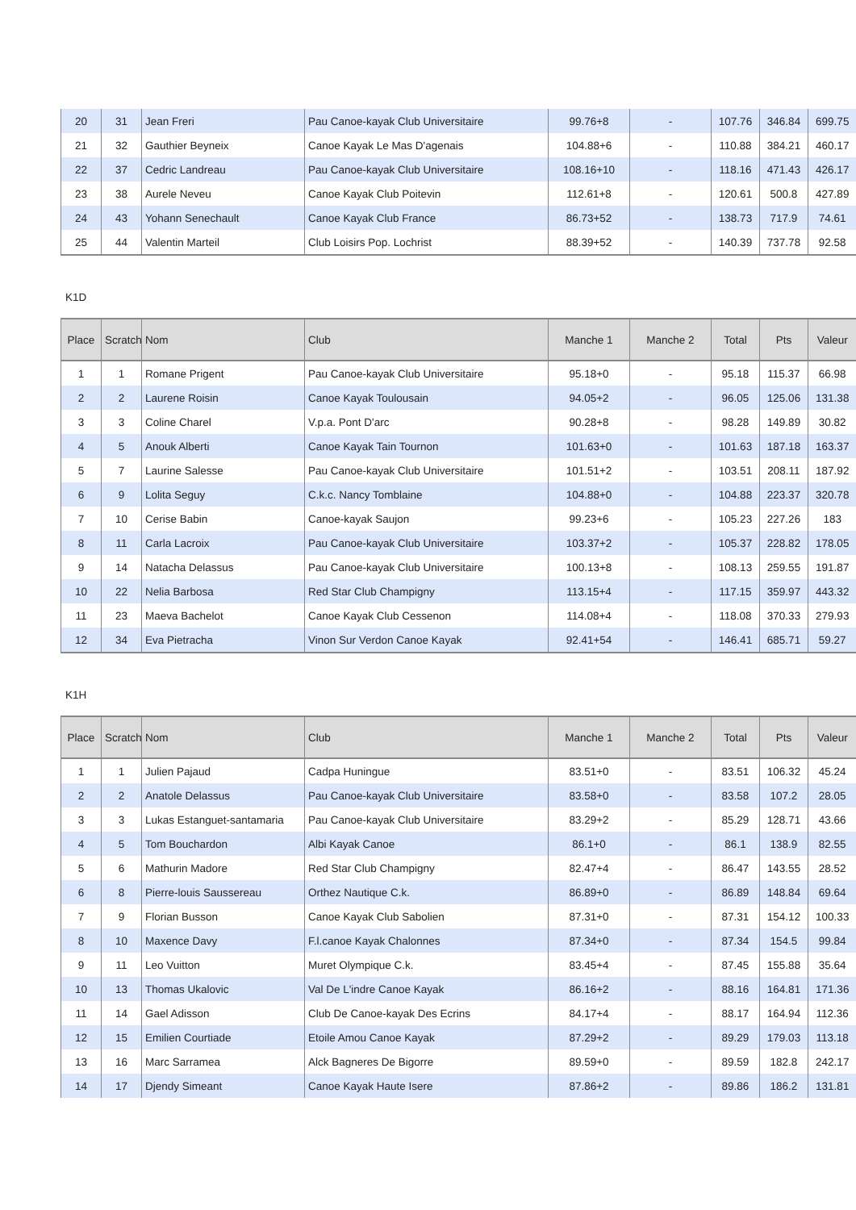| 20 | 31 | Jean Freri | Pau Canoe-kayak Club Universitaire | 99.76+8 | - | 107.76 | 346.84 | 699.75 |
| 21 | 32 | Gauthier Beyneix | Canoe Kayak Le Mas D'agenais | 104.88+6 | - | 110.88 | 384.21 | 460.17 |
| 22 | 37 | Cedric Landreau | Pau Canoe-kayak Club Universitaire | 108.16+10 | - | 118.16 | 471.43 | 426.17 |
| 23 | 38 | Aurele Neveu | Canoe Kayak Club Poitevin | 112.61+8 | - | 120.61 | 500.8 | 427.89 |
| 24 | 43 | Yohann Senechault | Canoe Kayak Club France | 86.73+52 | - | 138.73 | 717.9 | 74.61 |
| 25 | 44 | Valentin Marteil | Club Loisirs Pop. Lochrist | 88.39+52 | - | 140.39 | 737.78 | 92.58 |
K1D
| Place | Scratch | Nom | Club | Manche 1 | Manche 2 | Total | Pts | Valeur |
| --- | --- | --- | --- | --- | --- | --- | --- | --- |
| 1 | 1 | Romane Prigent | Pau Canoe-kayak Club Universitaire | 95.18+0 | - | 95.18 | 115.37 | 66.98 |
| 2 | 2 | Laurene Roisin | Canoe Kayak Toulousain | 94.05+2 | - | 96.05 | 125.06 | 131.38 |
| 3 | 3 | Coline Charel | V.p.a. Pont D'arc | 90.28+8 | - | 98.28 | 149.89 | 30.82 |
| 4 | 5 | Anouk Alberti | Canoe Kayak Tain Tournon | 101.63+0 | - | 101.63 | 187.18 | 163.37 |
| 5 | 7 | Laurine Salesse | Pau Canoe-kayak Club Universitaire | 101.51+2 | - | 103.51 | 208.11 | 187.92 |
| 6 | 9 | Lolita Seguy | C.k.c. Nancy Tomblaine | 104.88+0 | - | 104.88 | 223.37 | 320.78 |
| 7 | 10 | Cerise Babin | Canoe-kayak Saujon | 99.23+6 | - | 105.23 | 227.26 | 183 |
| 8 | 11 | Carla Lacroix | Pau Canoe-kayak Club Universitaire | 103.37+2 | - | 105.37 | 228.82 | 178.05 |
| 9 | 14 | Natacha Delassus | Pau Canoe-kayak Club Universitaire | 100.13+8 | - | 108.13 | 259.55 | 191.87 |
| 10 | 22 | Nelia Barbosa | Red Star Club Champigny | 113.15+4 | - | 117.15 | 359.97 | 443.32 |
| 11 | 23 | Maeva Bachelot | Canoe Kayak Club Cessenon | 114.08+4 | - | 118.08 | 370.33 | 279.93 |
| 12 | 34 | Eva Pietracha | Vinon Sur Verdon Canoe Kayak | 92.41+54 | - | 146.41 | 685.71 | 59.27 |
K1H
| Place | Scratch | Nom | Club | Manche 1 | Manche 2 | Total | Pts | Valeur |
| --- | --- | --- | --- | --- | --- | --- | --- | --- |
| 1 | 1 | Julien Pajaud | Cadpa Huningue | 83.51+0 | - | 83.51 | 106.32 | 45.24 |
| 2 | 2 | Anatole Delassus | Pau Canoe-kayak Club Universitaire | 83.58+0 | - | 83.58 | 107.2 | 28.05 |
| 3 | 3 | Lukas Estanguet-santamaria | Pau Canoe-kayak Club Universitaire | 83.29+2 | - | 85.29 | 128.71 | 43.66 |
| 4 | 5 | Tom Bouchardon | Albi Kayak Canoe | 86.1+0 | - | 86.1 | 138.9 | 82.55 |
| 5 | 6 | Mathurin Madore | Red Star Club Champigny | 82.47+4 | - | 86.47 | 143.55 | 28.52 |
| 6 | 8 | Pierre-louis Saussereau | Orthez Nautique C.k. | 86.89+0 | - | 86.89 | 148.84 | 69.64 |
| 7 | 9 | Florian Busson | Canoe Kayak Club Sabolien | 87.31+0 | - | 87.31 | 154.12 | 100.33 |
| 8 | 10 | Maxence Davy | F.l.canoe Kayak Chalonnes | 87.34+0 | - | 87.34 | 154.5 | 99.84 |
| 9 | 11 | Leo Vuitton | Muret Olympique C.k. | 83.45+4 | - | 87.45 | 155.88 | 35.64 |
| 10 | 13 | Thomas Ukalovic | Val De L'indre Canoe Kayak | 86.16+2 | - | 88.16 | 164.81 | 171.36 |
| 11 | 14 | Gael Adisson | Club De Canoe-kayak Des Ecrins | 84.17+4 | - | 88.17 | 164.94 | 112.36 |
| 12 | 15 | Emilien Courtiade | Etoile Amou Canoe Kayak | 87.29+2 | - | 89.29 | 179.03 | 113.18 |
| 13 | 16 | Marc Sarramea | Alck Bagneres De Bigorre | 89.59+0 | - | 89.59 | 182.8 | 242.17 |
| 14 | 17 | Djendy Simeant | Canoe Kayak Haute Isere | 87.86+2 | - | 89.86 | 186.2 | 131.81 |